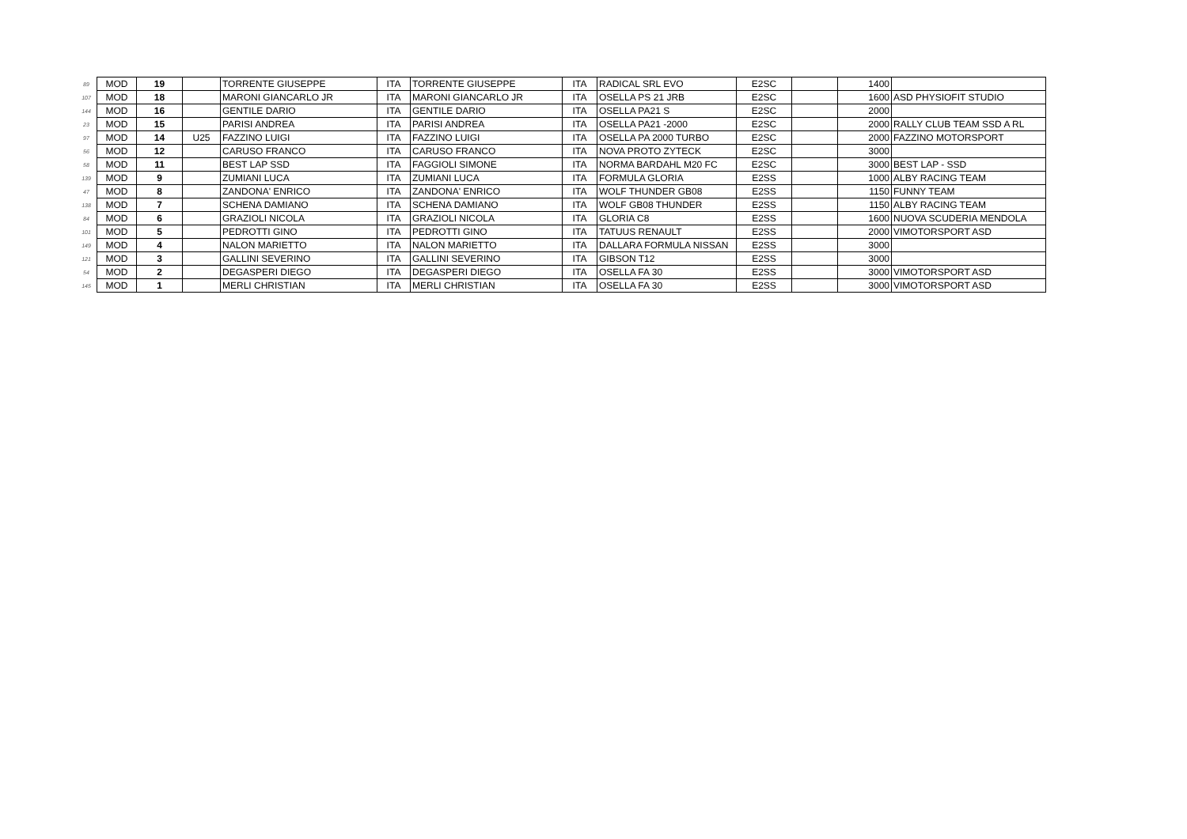| 89 | MOD | 19 | | TORRENTE GIUSEPPE | ITA | TORRENTE GIUSEPPE | ITA | RADICAL SRL EVO | E2SC | | 1400 | |
| 107 | MOD | 18 | | MARONI GIANCARLO JR | ITA | MARONI GIANCARLO JR | ITA | OSELLA PS 21 JRB | E2SC | | 1600 | ASD PHYSIOFIT STUDIO |
| 144 | MOD | 16 | | GENTILE DARIO | ITA | GENTILE DARIO | ITA | OSELLA PA21 S | E2SC | | 2000 | |
| 23 | MOD | 15 | | PARISI ANDREA | ITA | PARISI ANDREA | ITA | OSELLA PA21 -2000 | E2SC | | 2000 | RALLY CLUB TEAM SSD A RL |
| 97 | MOD | 14 | U25 | FAZZINO LUIGI | ITA | FAZZINO LUIGI | ITA | OSELLA PA 2000 TURBO | E2SC | | 2000 | FAZZINO MOTORSPORT |
| 56 | MOD | 12 | | CARUSO FRANCO | ITA | CARUSO FRANCO | ITA | NOVA PROTO ZYTECK | E2SC | | 3000 | |
| 58 | MOD | 11 | | BEST LAP SSD | ITA | FAGGIOLI SIMONE | ITA | NORMA BARDAHL M20 FC | E2SC | | 3000 | BEST LAP - SSD |
| 139 | MOD | 9 | | ZUMIANI LUCA | ITA | ZUMIANI LUCA | ITA | FORMULA GLORIA | E2SS | | 1000 | ALBY RACING TEAM |
| 47 | MOD | 8 | | ZANDONA' ENRICO | ITA | ZANDONA' ENRICO | ITA | WOLF THUNDER GB08 | E2SS | | 1150 | FUNNY TEAM |
| 138 | MOD | 7 | | SCHENA DAMIANO | ITA | SCHENA DAMIANO | ITA | WOLF GB08 THUNDER | E2SS | | 1150 | ALBY RACING TEAM |
| 84 | MOD | 6 | | GRAZIOLI NICOLA | ITA | GRAZIOLI NICOLA | ITA | GLORIA C8 | E2SS | | 1600 | NUOVA SCUDERIA MENDOLA |
| 101 | MOD | 5 | | PEDROTTI GINO | ITA | PEDROTTI GINO | ITA | TATUUS RENAULT | E2SS | | 2000 | VIMOTORSPORT ASD |
| 149 | MOD | 4 | | NALON MARIETTO | ITA | NALON MARIETTO | ITA | DALLARA FORMULA NISSAN | E2SS | | 3000 | |
| 121 | MOD | 3 | | GALLINI SEVERINO | ITA | GALLINI SEVERINO | ITA | GIBSON T12 | E2SS | | 3000 | |
| 54 | MOD | 2 | | DEGASPERI DIEGO | ITA | DEGASPERI DIEGO | ITA | OSELLA FA 30 | E2SS | | 3000 | VIMOTORSPORT ASD |
| 145 | MOD | 1 | | MERLI CHRISTIAN | ITA | MERLI CHRISTIAN | ITA | OSELLA FA 30 | E2SS | | 3000 | VIMOTORSPORT ASD |